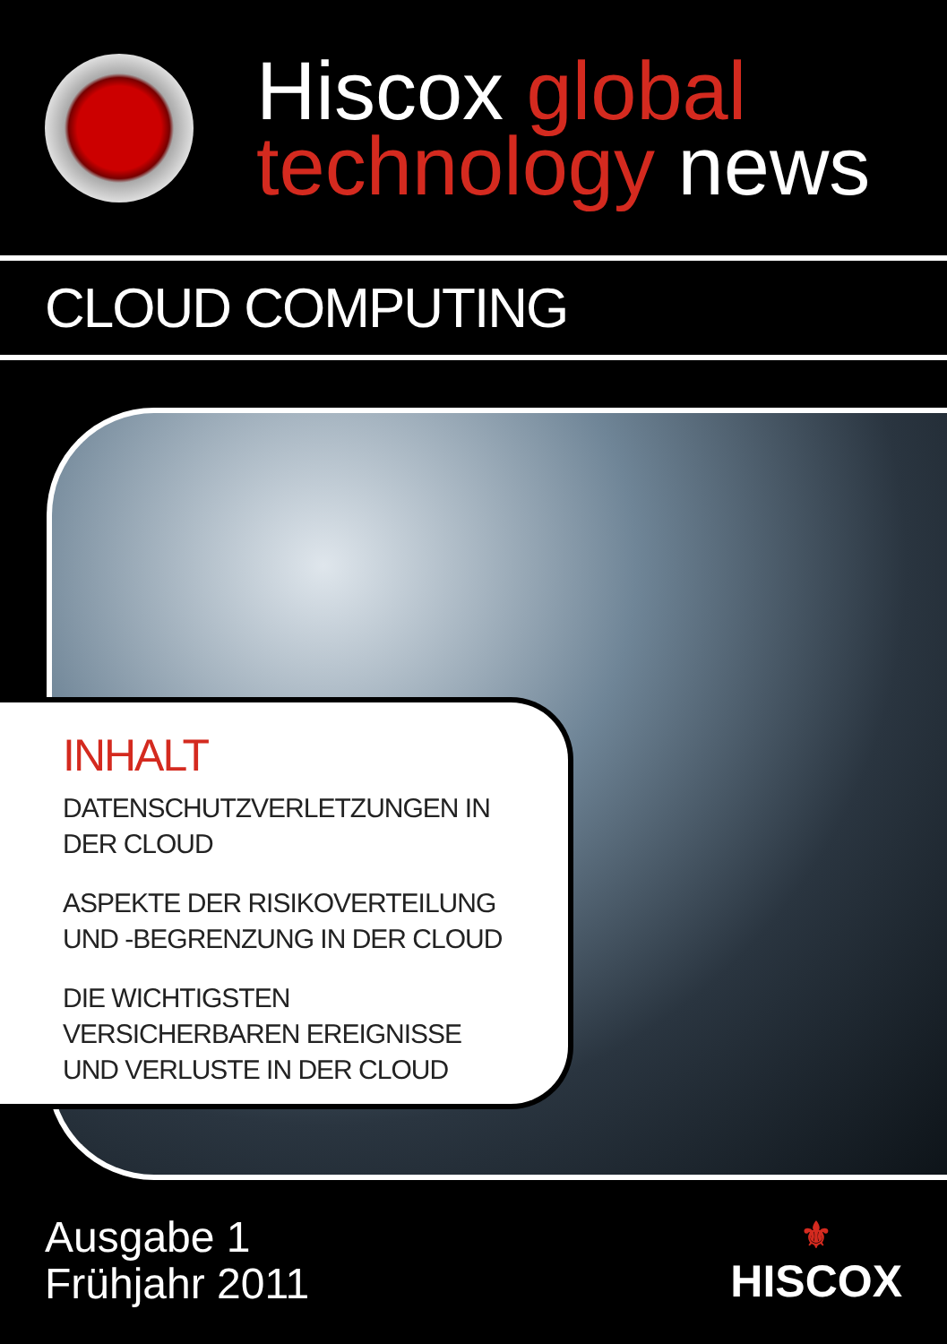Hiscox global
technology news
CLOUD COMPUTING
INHALT
DATENSCHUTZVERLETZUNGEN IN
DER CLOUD
ASPEKTE DER RISIKOVERTEILUNG
UND -BEGRENZUNG IN DER CLOUD
DIE WICHTIGSTEN
VERSICHERBAREN EREIGNISSE
UND VERLUSTE IN DER CLOUD
Ausgabe 1
Frühjahr 2011
⚜
HISCOX